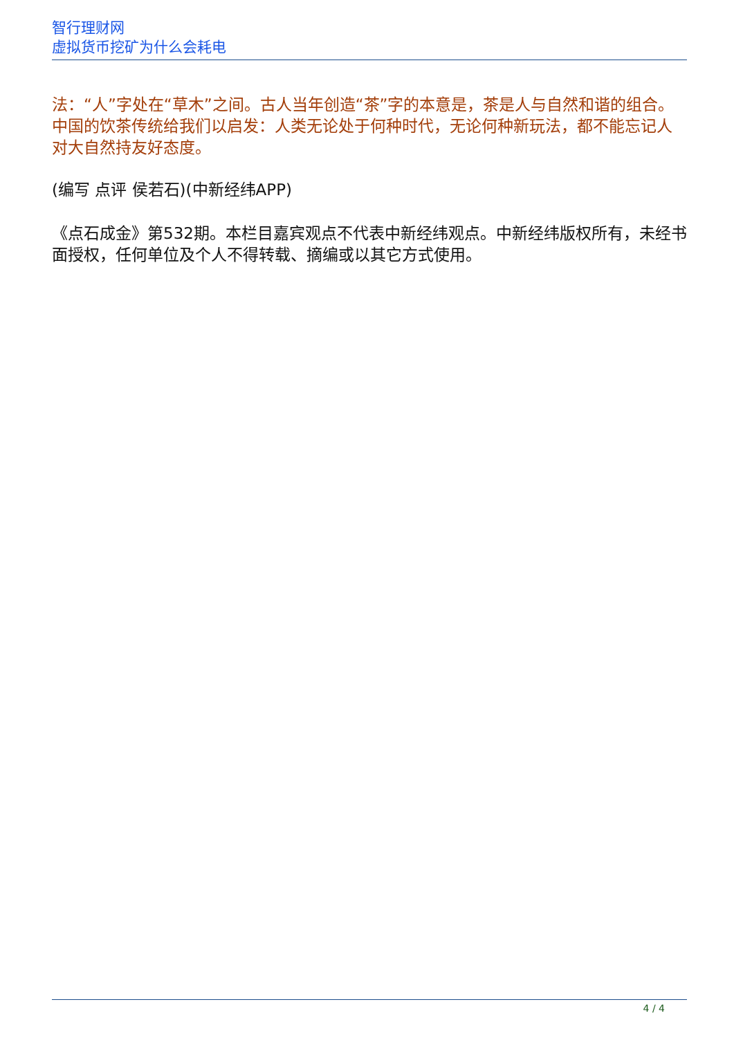智行理财网
虚拟货币挖矿为什么会耗电
法：“人”字处在“草木”之间。古人当年创造“茶”字的本意是，茶是人与自然和谐的组合。中国的饮茶传统给我们以启发：人类无论处于何种时代，无论何种新玩法，都不能忘记人对大自然持友好态度。
(编写 点评 侯若石)(中新经纬APP)
《点石成金》第532期。本栏目嘉宾观点不代表中新经纬观点。中新经纬版权所有，未经书面授权，任何单位及个人不得转载、摘编或以其它方式使用。
4 / 4